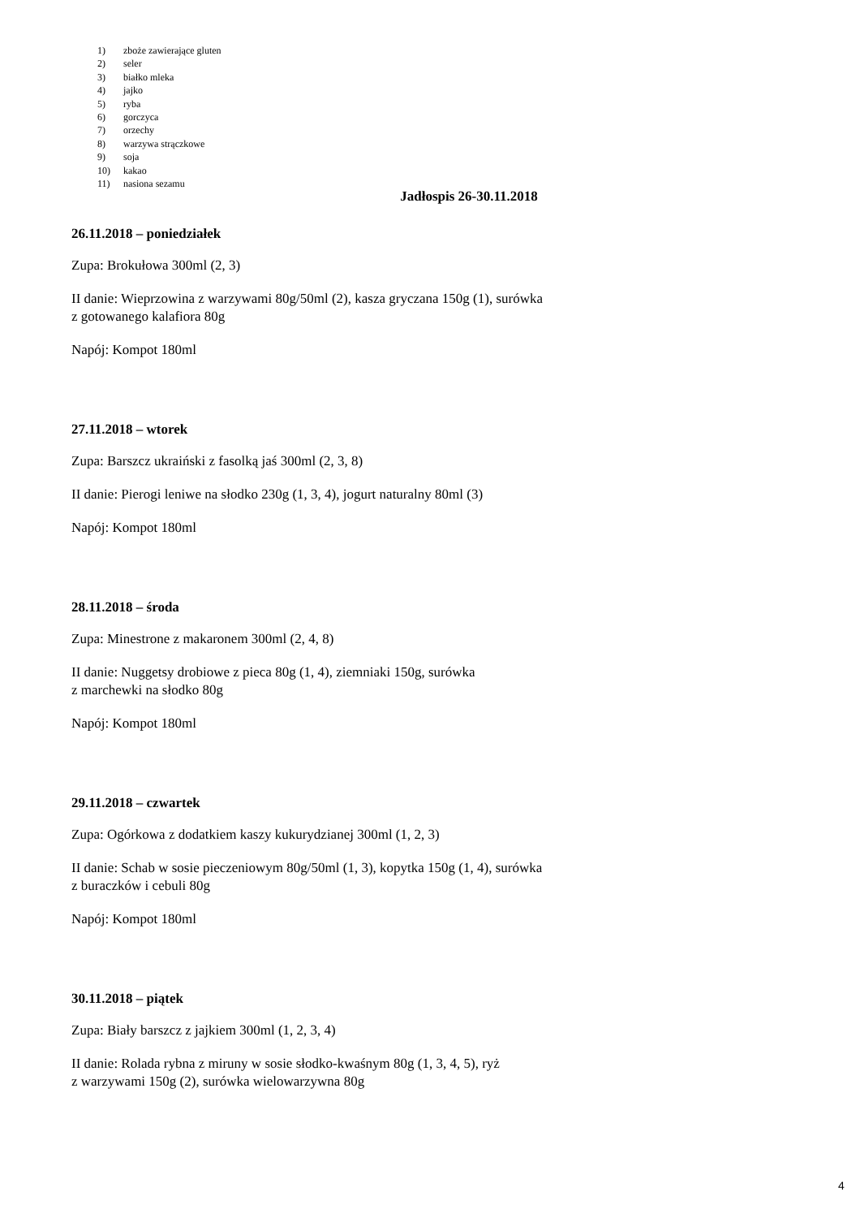1) zboże zawierające gluten
2) seler
3) białko mleka
4) jajko
5) ryba
6) gorczyca
7) orzechy
8) warzywa strączkowe
9) soja
10) kakao
11) nasiona sezamu
Jadłospis 26-30.11.2018
26.11.2018 – poniedziałek
Zupa: Brokułowa 300ml (2, 3)
II danie: Wieprzowina z warzywami 80g/50ml (2), kasza gryczana 150g (1), surówka
z gotowanego kalafiora 80g
Napój: Kompot 180ml
27.11.2018 – wtorek
Zupa: Barszcz ukraiński z fasolką jaś 300ml (2, 3, 8)
II danie: Pierogi leniwe na słodko 230g (1, 3, 4), jogurt naturalny 80ml (3)
Napój: Kompot 180ml
28.11.2018 – środa
Zupa: Minestrone z makaronem 300ml (2, 4, 8)
II danie: Nuggetsy drobiowe z pieca 80g (1, 4), ziemniaki 150g, surówka
z marchewki na słodko 80g
Napój: Kompot 180ml
29.11.2018 – czwartek
Zupa: Ogórkowa z dodatkiem kaszy kukurydzianej 300ml (1, 2, 3)
II danie: Schab w sosie pieczeniowym 80g/50ml (1, 3), kopytka 150g (1, 4), surówka
z buraczków i cebuli 80g
Napój: Kompot 180ml
30.11.2018 – piątek
Zupa: Biały barszcz z jajkiem 300ml (1, 2, 3, 4)
II danie: Rolada rybna z miruny w sosie słodko-kwaśnym 80g (1, 3, 4, 5), ryż
z warzywami 150g (2), surówka wielowarzywna 80g
4